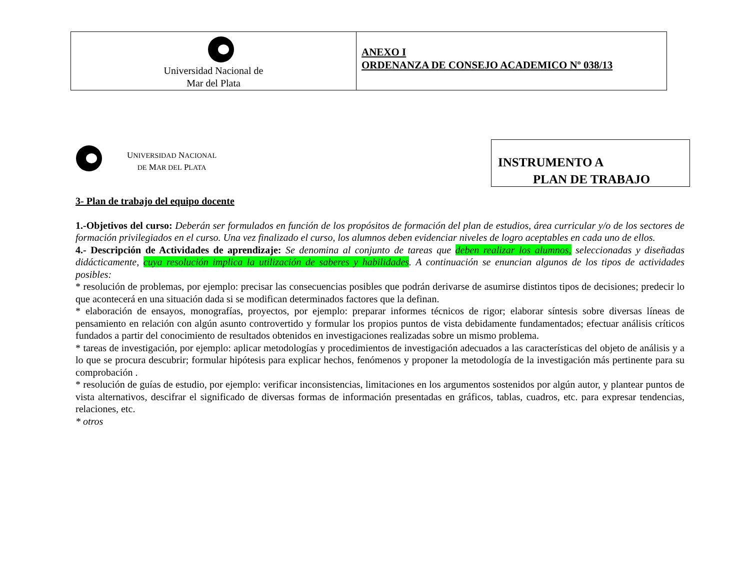| Universidad Nacional de Mar del Plata | ANEXO I ORDENANZA DE CONSEJO ACADEMICO Nº 038/13 |
UNIVERSIDAD NACIONAL
DE MAR DEL PLATA
INSTRUMENTO A
PLAN DE TRABAJO
3- Plan de trabajo del equipo docente
1.-Objetivos del curso: Deberán ser formulados en función de los propósitos de formación del plan de estudios, área curricular y/o de los sectores de formación privilegiados en el curso. Una vez finalizado el curso, los alumnos deben evidenciar niveles de logro aceptables en cada uno de ellos.
4.- Descripción de Actividades de aprendizaje: Se denomina al conjunto de tareas que deben realizar los alumnos, seleccionadas y diseñadas didácticamente, cuya resolución implica la utilización de saberes y habilidades. A continuación se enuncian algunos de los tipos de actividades posibles:
* resolución de problemas, por ejemplo: precisar las consecuencias posibles que podrán derivarse de asumirse distintos tipos de decisiones; predecir lo que acontecerá en una situación dada si se modifican determinados factores que la definan.
* elaboración de ensayos, monografías, proyectos, por ejemplo: preparar informes técnicos de rigor; elaborar síntesis sobre diversas líneas de pensamiento en relación con algún asunto controvertido y formular los propios puntos de vista debidamente fundamentados; efectuar análisis críticos fundados a partir del conocimiento de resultados obtenidos en investigaciones realizadas sobre un mismo problema.
* tareas de investigación, por ejemplo: aplicar metodologías y procedimientos de investigación adecuados a las características del objeto de análisis y a lo que se procura descubrir; formular hipótesis para explicar hechos, fenómenos y proponer la metodología de la investigación más pertinente para su comprobación .
* resolución de guías de estudio, por ejemplo: verificar inconsistencias, limitaciones en los argumentos sostenidos por algún autor, y plantear puntos de vista alternativos, descifrar el significado de diversas formas de información presentadas en gráficos, tablas, cuadros, etc. para expresar tendencias, relaciones, etc.
* otros